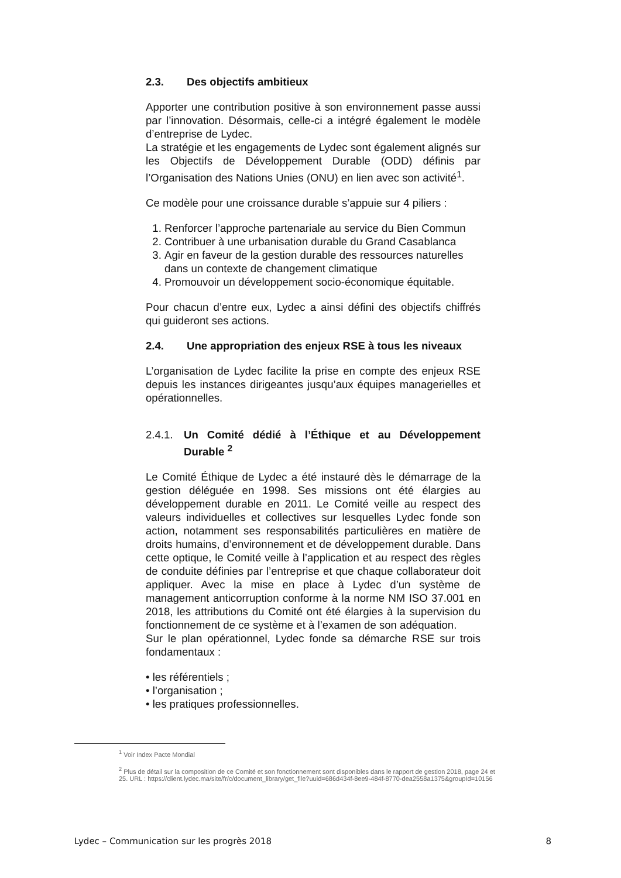2.3. Des objectifs ambitieux
Apporter une contribution positive à son environnement passe aussi par l’innovation. Désormais, celle-ci a intégré également le modèle d’entreprise de Lydec.
La stratégie et les engagements de Lydec sont également alignés sur les Objectifs de Développement Durable (ODD) définis par l’Organisation des Nations Unies (ONU) en lien avec son activité<sup>1</sup>.
Ce modèle pour une croissance durable s’appuie sur 4 piliers :
1. Renforcer l’approche partenariale au service du Bien Commun
2. Contribuer à une urbanisation durable du Grand Casablanca
3. Agir en faveur de la gestion durable des ressources naturelles dans un contexte de changement climatique
4. Promouvoir un développement socio-économique équitable.
Pour chacun d’entre eux, Lydec a ainsi défini des objectifs chiffrés qui guideront ses actions.
2.4. Une appropriation des enjeux RSE à tous les niveaux
L’organisation de Lydec facilite la prise en compte des enjeux RSE depuis les instances dirigeantes jusqu’aux équipes managerielles et opérationnelles.
2.4.1. Un Comité dédié à l’Éthique et au Développement Durable <sup>2</sup>
Le Comité Éthique de Lydec a été instauré dès le démarrage de la gestion déléguée en 1998. Ses missions ont été élargies au développement durable en 2011. Le Comité veille au respect des valeurs individuelles et collectives sur lesquelles Lydec fonde son action, notamment ses responsabilités particulières en matière de droits humains, d’environnement et de développement durable. Dans cette optique, le Comité veille à l’application et au respect des règles de conduite définies par l’entreprise et que chaque collaborateur doit appliquer. Avec la mise en place à Lydec d’un système de management anticorruption conforme à la norme NM ISO 37.001 en 2018, les attributions du Comité ont été élargies à la supervision du fonctionnement de ce système et à l’examen de son adéquation.
Sur le plan opérationnel, Lydec fonde sa démarche RSE sur trois fondamentaux :
• les référentiels ;
• l’organisation ;
• les pratiques professionnelles.
<sup>1</sup> Voir Index Pacte Mondial
<sup>2</sup> Plus de détail sur la composition de ce Comité et son fonctionnement sont disponibles dans le rapport de gestion 2018, page 24 et 25. URL : https://client.lydec.ma/site/fr/c/document_library/get_file?uuid=686d434f-8ee9-484f-8770-dea2558a1375&groupId=10156
Lydec – Communication sur les progrès 2018 8